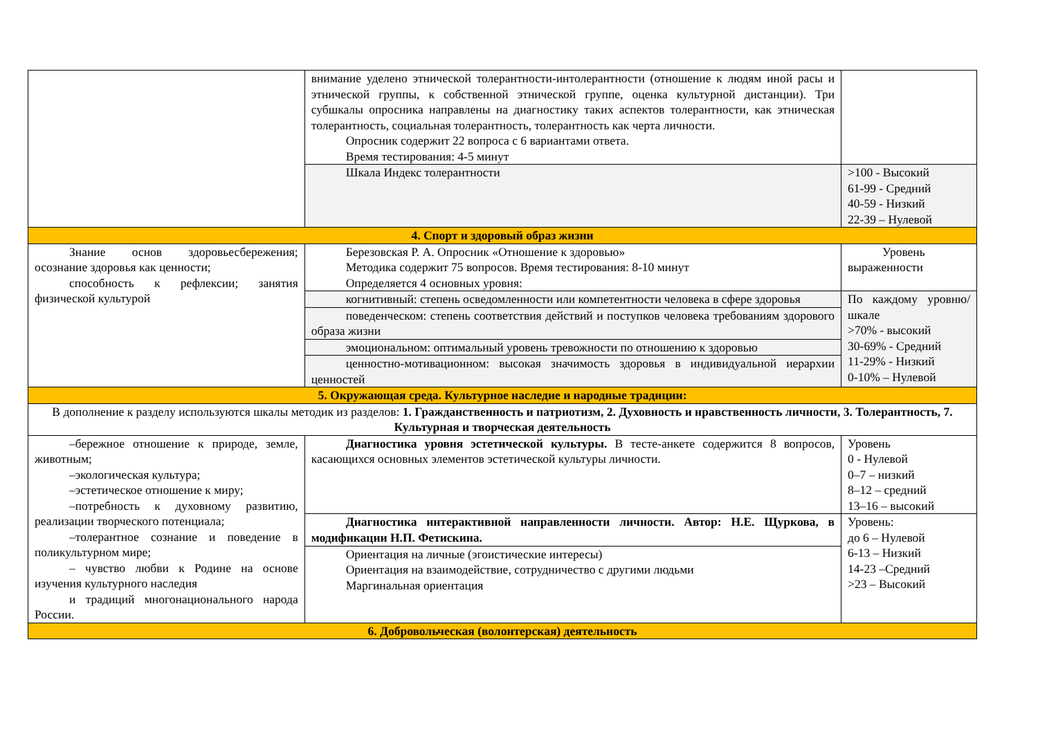| | внимание уделено этнической толерантности-интолерантности (отношение к людям иной расы и этнической группы, к собственной этнической группе, оценка культурной дистанции). Три субшкалы опросника направлены на диагностику таких аспектов толерантности, как этническая толерантность, социальная толерантность, толерантность как черта личности. Опросник содержит 22 вопроса с 6 вариантами ответа. Время тестирования: 4-5 минут | |
| | Шкала Индекс толерантности | >100 - Высокий 61-99 - Средний 40-59 - Низкий 22-39 – Нулевой |
| 4. Спорт и здоровый образ жизни | | |
| Знание основ здоровьесбережения; осознание здоровья как ценности; способность к рефлексии; занятия физической культурой | Березовская Р. А. Опросник «Отношение к здоровью» Методика содержит 75 вопросов. Время тестирования: 8-10 минут Определяется 4 основных уровня: | Уровень выраженности |
| | когнитивный: степень осведомленности или компетентности человека в сфере здоровья | По каждому уровню/шкале >70% - высокий 30-69% - Средний 11-29% - Низкий 0-10% – Нулевой |
| | поведенческом: степень соответствия действий и поступков человека требованиям здорового образа жизни | |
| | эмоциональном: оптимальный уровень тревожности по отношению к здоровью | |
| | ценностно-мотивационном: высокая значимость здоровья в индивидуальной иерархии ценностей | |
| 5. Окружающая среда. Культурное наследие и народные традиции: | | |
| В дополнение к разделу используются шкалы методик из разделов: 1. Гражданственность и патриотизм, 2. Духовность и нравственность личности, 3. Толерантность, 7. Культурная и творческая деятельность | | |
| –бережное отношение к природе, земле, животным; –экологическая культура; –эстетическое отношение к миру; –потребность к духовному развитию, реализации творческого потенциала; –толерантное сознание и поведение в поликультурном мире; – чувство любви к Родине на основе изучения культурного наследия и традиций многонационального народа России. | Диагностика уровня эстетической культуры. В тесте-анкете содержится 8 вопросов, касающихся основных элементов эстетической культуры личности. | Уровень 0 - Нулевой 0–7 – низкий 8–12 – средний 13–16 – высокий |
| | Диагностика интерактивной направленности личности. Автор: Н.Е. Щуркова, в модификации Н.П. Фетискина. | Уровень: до 6 – Нулевой 6-13 – Низкий 14-23 –Средний >23 – Высокий |
| | Ориентация на личные (эгоистические интересы) Ориентация на взаимодействие, сотрудничество с другими людьми Маргинальная ориентация | |
| 6. Добровольческая (волонтерская) деятельность | | |